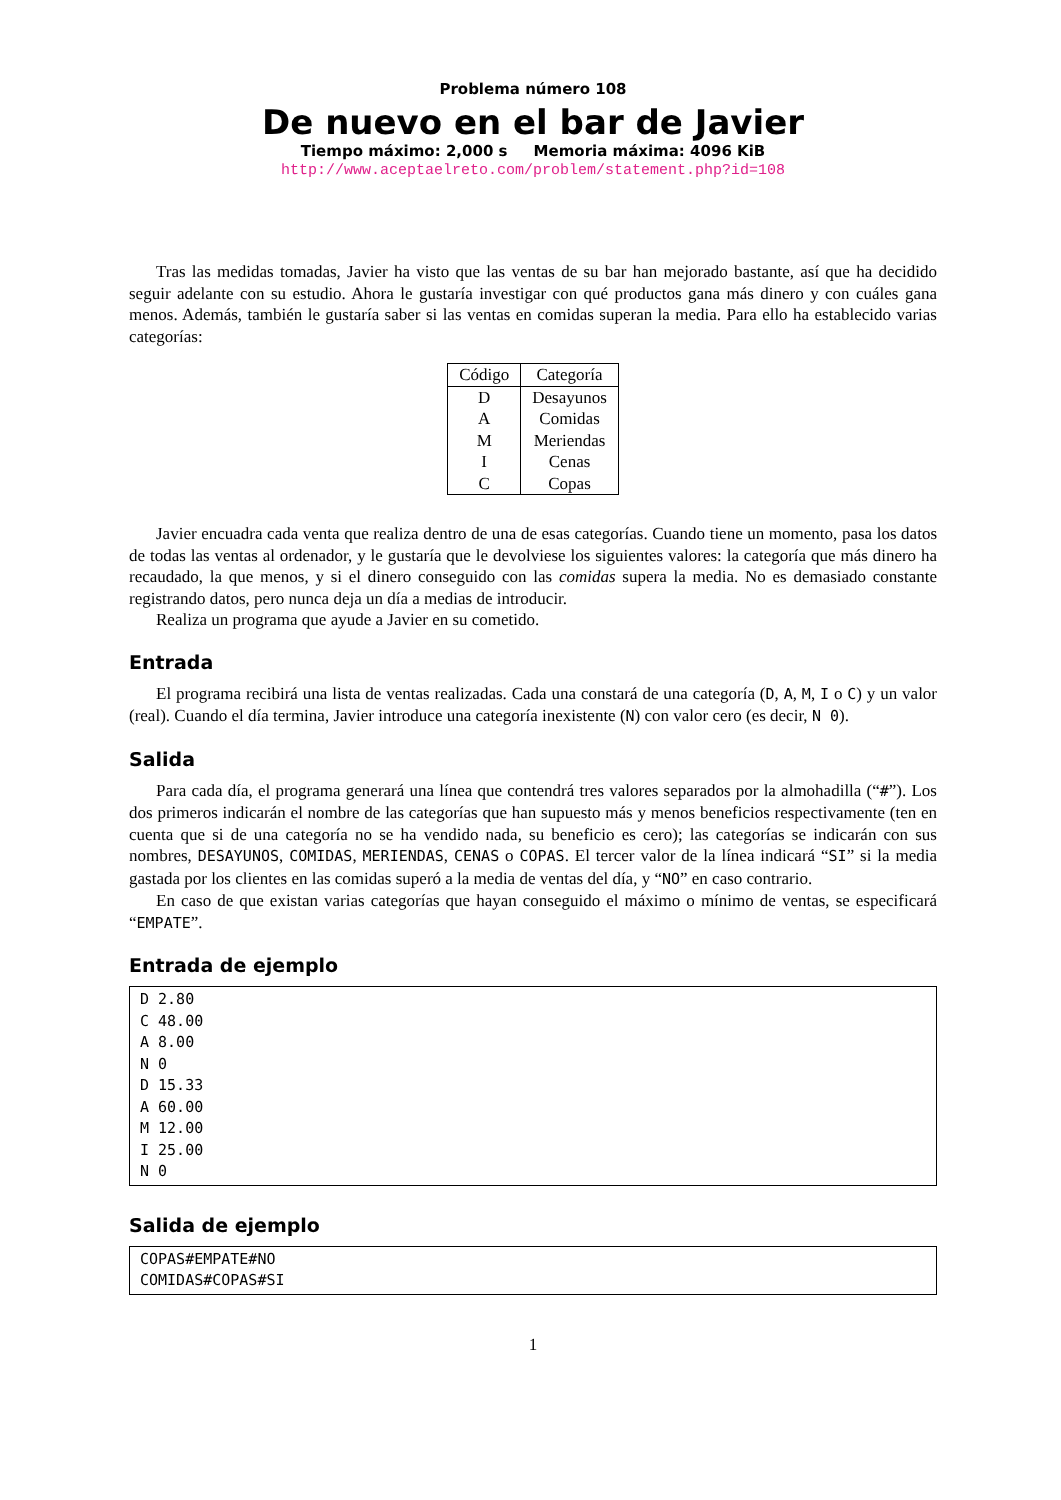Problema número 108
De nuevo en el bar de Javier
Tiempo máximo: 2,000 s Memoria máxima: 4096 KiB
http://www.aceptaelreto.com/problem/statement.php?id=108
Tras las medidas tomadas, Javier ha visto que las ventas de su bar han mejorado bastante, así que ha decidido seguir adelante con su estudio. Ahora le gustaría investigar con qué productos gana más dinero y con cuáles gana menos. Además, también le gustaría saber si las ventas en comidas superan la media. Para ello ha establecido varias categorías:
| Código | Categoría |
| --- | --- |
| D | Desayunos |
| A | Comidas |
| M | Meriendas |
| I | Cenas |
| C | Copas |
Javier encuadra cada venta que realiza dentro de una de esas categorías. Cuando tiene un momento, pasa los datos de todas las ventas al ordenador, y le gustaría que le devolviese los siguientes valores: la categoría que más dinero ha recaudado, la que menos, y si el dinero conseguido con las comidas supera la media. No es demasiado constante registrando datos, pero nunca deja un día a medias de introducir.
Realiza un programa que ayude a Javier en su cometido.
Entrada
El programa recibirá una lista de ventas realizadas. Cada una constará de una categoría (D, A, M, I o C) y un valor (real). Cuando el día termina, Javier introduce una categoría inexistente (N) con valor cero (es decir, N 0).
Salida
Para cada día, el programa generará una línea que contendrá tres valores separados por la almohadilla (“#”). Los dos primeros indicarán el nombre de las categorías que han supuesto más y menos beneficios respectivamente (ten en cuenta que si de una categoría no se ha vendido nada, su beneficio es cero); las categorías se indicarán con sus nombres, DESAYUNOS, COMIDAS, MERIENDAS, CENAS o COPAS. El tercer valor de la línea indicará “SI” si la media gastada por los clientes en las comidas superó a la media de ventas del día, y “NO” en caso contrario.
En caso de que existan varias categorías que hayan conseguido el máximo o mínimo de ventas, se especificará “EMPATE”.
Entrada de ejemplo
D 2.80
C 48.00
A 8.00
N 0
D 15.33
A 60.00
M 12.00
I 25.00
N 0
Salida de ejemplo
COPAS#EMPATE#NO
COMIDAS#COPAS#SI
1